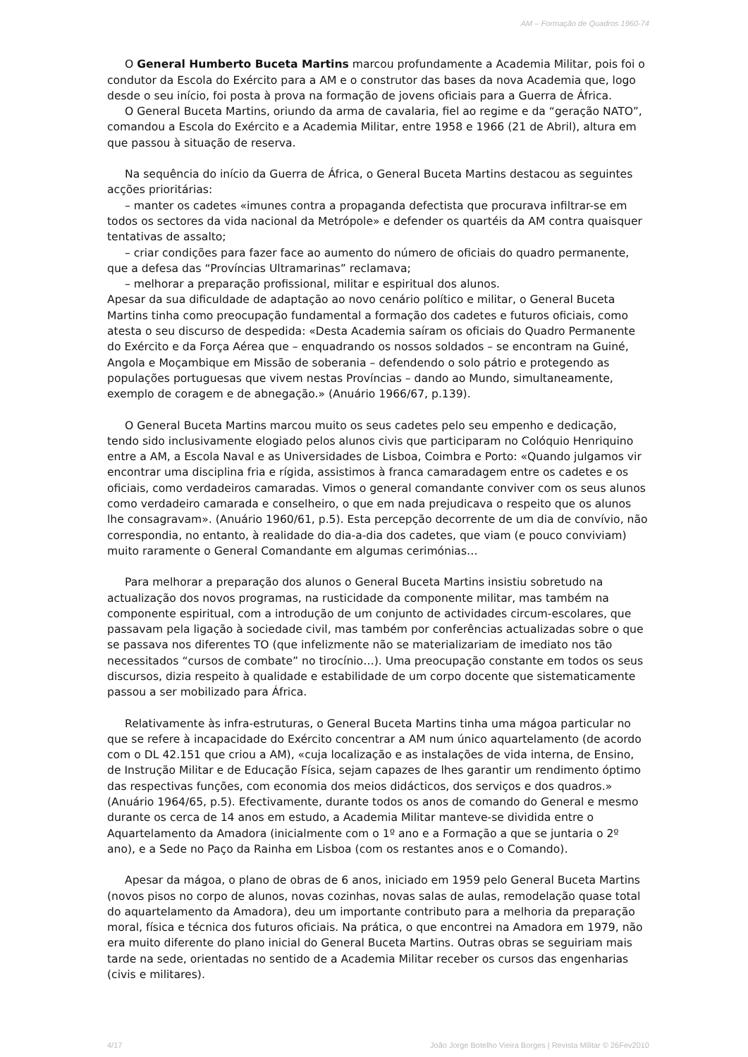AM – Formação de Quadros 1960-74
O General Humberto Buceta Martins marcou profundamente a Academia Militar, pois foi o condutor da Escola do Exército para a AM e o construtor das bases da nova Academia que, logo desde o seu início, foi posta à prova na formação de jovens oficiais para a Guerra de África.
O General Buceta Martins, oriundo da arma de cavalaria, fiel ao regime e da “geração NATO”, comandou a Escola do Exército e a Academia Militar, entre 1958 e 1966 (21 de Abril), altura em que passou à situação de reserva.
Na sequência do início da Guerra de África, o General Buceta Martins destacou as seguintes acções prioritárias:
– manter os cadetes «imunes contra a propaganda defectista que procurava infiltrar-se em todos os sectores da vida nacional da Metrópole» e defender os quartéis da AM contra quaisquer tentativas de assalto;
– criar condições para fazer face ao aumento do número de oficiais do quadro permanente, que a defesa das “Províncias Ultramarinas” reclamava;
– melhorar a preparação profissional, militar e espiritual dos alunos.
Apesar da sua dificuldade de adaptação ao novo cenário político e militar, o General Buceta Martins tinha como preocupação fundamental a formação dos cadetes e futuros oficiais, como atesta o seu discurso de despedida: «Desta Academia saíram os oficiais do Quadro Permanente do Exército e da Força Aérea que – enquadrando os nossos soldados – se encontram na Guiné, Angola e Moçambique em Missão de soberania – defendendo o solo pátrio e protegendo as populações portuguesas que vivem nestas Províncias – dando ao Mundo, simultaneamente, exemplo de coragem e de abnegação.» (Anuário 1966/67, p.139).
O General Buceta Martins marcou muito os seus cadetes pelo seu empenho e dedicação, tendo sido inclusivamente elogiado pelos alunos civis que participaram no Colóquio Henriquino entre a AM, a Escola Naval e as Universidades de Lisboa, Coimbra e Porto: «Quando julgamos vir encontrar uma disciplina fria e rígida, assistimos à franca camaradagem entre os cadetes e os oficiais, como verdadeiros camaradas. Vimos o general comandante conviver com os seus alunos como verdadeiro camarada e conselheiro, o que em nada prejudicava o respeito que os alunos lhe consagravam». (Anuário 1960/61, p.5). Esta percepção decorrente de um dia de convívio, não correspondia, no entanto, à realidade do dia-a-dia dos cadetes, que viam (e pouco conviviam) muito raramente o General Comandante em algumas cerimónias…
Para melhorar a preparação dos alunos o General Buceta Martins insistiu sobretudo na actualização dos novos programas, na rusticidade da componente militar, mas também na componente espiritual, com a introdução de um conjunto de actividades circum-escolares, que passavam pela ligação à sociedade civil, mas também por conferências actualizadas sobre o que se passava nos diferentes TO (que infelizmente não se materializariam de imediato nos tão necessitados “cursos de combate” no tirocínio…). Uma preocupação constante em todos os seus discursos, dizia respeito à qualidade e estabilidade de um corpo docente que sistematicamente passou a ser mobilizado para África.
Relativamente às infra-estruturas, o General Buceta Martins tinha uma mágoa particular no que se refere à incapacidade do Exército concentrar a AM num único aquartelamento (de acordo com o DL 42.151 que criou a AM), «cuja localização e as instalações de vida interna, de Ensino, de Instrução Militar e de Educação Física, sejam capazes de lhes garantir um rendimento óptimo das respectivas funções, com economia dos meios didácticos, dos serviços e dos quadros.» (Anuário 1964/65, p.5). Efectivamente, durante todos os anos de comando do General e mesmo durante os cerca de 14 anos em estudo, a Academia Militar manteve-se dividida entre o Aquartelamento da Amadora (inicialmente com o 1º ano e a Formação a que se juntaria o 2º ano), e a Sede no Paço da Rainha em Lisboa (com os restantes anos e o Comando).
Apesar da mágoa, o plano de obras de 6 anos, iniciado em 1959 pelo General Buceta Martins (novos pisos no corpo de alunos, novas cozinhas, novas salas de aulas, remodelação quase total do aquartelamento da Amadora), deu um importante contributo para a melhoria da preparação moral, física e técnica dos futuros oficiais. Na prática, o que encontrei na Amadora em 1979, não era muito diferente do plano inicial do General Buceta Martins. Outras obras se seguiriam mais tarde na sede, orientadas no sentido de a Academia Militar receber os cursos das engenharias (civis e militares).
4/17 João Jorge Botelho Vieira Borges | Revista Militar © 26Fev2010